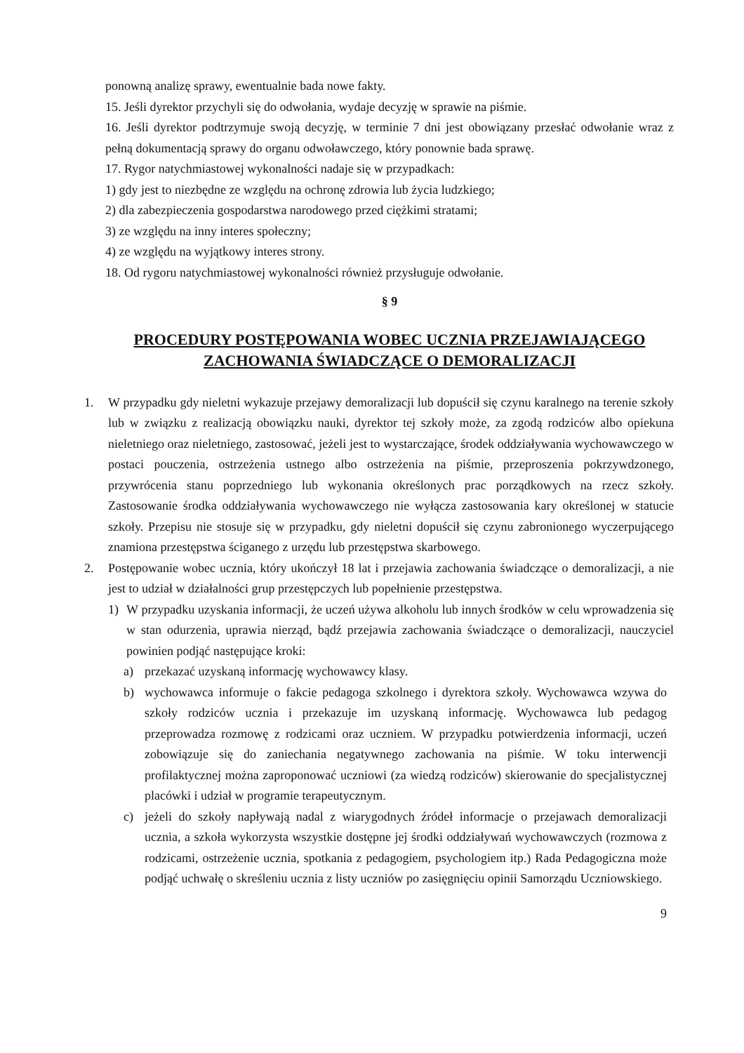ponowną analizę sprawy, ewentualnie bada nowe fakty.
15. Jeśli dyrektor przychyli się do odwołania, wydaje decyzję w sprawie na piśmie.
16. Jeśli dyrektor podtrzymuje swoją decyzję, w terminie 7 dni jest obowiązany przesłać odwołanie wraz z pełną dokumentacją sprawy do organu odwoławczego, który ponownie bada sprawę.
17. Rygor natychmiastowej wykonalności nadaje się w przypadkach:
1) gdy jest to niezbędne ze względu na ochronę zdrowia lub życia ludzkiego;
2) dla zabezpieczenia gospodarstwa narodowego przed ciężkimi stratami;
3) ze względu na inny interes społeczny;
4) ze względu na wyjątkowy interes strony.
18. Od rygoru natychmiastowej wykonalności również przysługuje odwołanie.
§ 9
PROCEDURY POSTĘPOWANIA WOBEC UCZNIA PRZEJAWIAJĄCEGO ZACHOWANIA ŚWIADCZĄCE O DEMORALIZACJI
1. W przypadku gdy nieletni wykazuje przejawy demoralizacji lub dopuścił się czynu karalnego na terenie szkoły lub w związku z realizacją obowiązku nauki, dyrektor tej szkoły może, za zgodą rodziców albo opiekuna nieletniego oraz nieletniego, zastosować, jeżeli jest to wystarczające, środek oddziaływania wychowawczego w postaci pouczenia, ostrzeżenia ustnego albo ostrzeżenia na piśmie, przeproszenia pokrzywdzonego, przywrócenia stanu poprzedniego lub wykonania określonych prac porządkowych na rzecz szkoły. Zastosowanie środka oddziaływania wychowawczego nie wyłącza zastosowania kary określonej w statucie szkoły. Przepisu nie stosuje się w przypadku, gdy nieletni dopuścił się czynu zabronionego wyczerpującego znamiona przestępstwa ściganego z urzędu lub przestępstwa skarbowego.
2. Postępowanie wobec ucznia, który ukończył 18 lat i przejawia zachowania świadczące o demoralizacji, a nie jest to udział w działalności grup przestępczych lub popełnienie przestępstwa.
1) W przypadku uzyskania informacji, że uczeń używa alkoholu lub innych środków w celu wprowadzenia się w stan odurzenia, uprawia nierząd, bądź przejawia zachowania świadczące o demoralizacji, nauczyciel powinien podjąć następujące kroki:
a) przekazać uzyskaną informację wychowawcy klasy.
b) wychowawca informuje o fakcie pedagoga szkolnego i dyrektora szkoły. Wychowawca wzywa do szkoły rodziców ucznia i przekazuje im uzyskaną informację. Wychowawca lub pedagog przeprowadza rozmowę z rodzicami oraz uczniem. W przypadku potwierdzenia informacji, uczeń zobowiązuje się do zaniechania negatywnego zachowania na piśmie. W toku interwencji profilaktycznej można zaproponować uczniowi (za wiedzą rodziców) skierowanie do specjalistycznej placówki i udział w programie terapeutycznym.
c) jeżeli do szkoły napływają nadal z wiarygodnych źródeł informacje o przejawach demoralizacji ucznia, a szkoła wykorzysta wszystkie dostępne jej środki oddziaływań wychowawczych (rozmowa z rodzicami, ostrzeżenie ucznia, spotkania z pedagogiem, psychologiem itp.) Rada Pedagogiczna może podjąć uchwałę o skreśleniu ucznia z listy uczniów po zasięgnięciu opinii Samorządu Uczniowskiego.
9